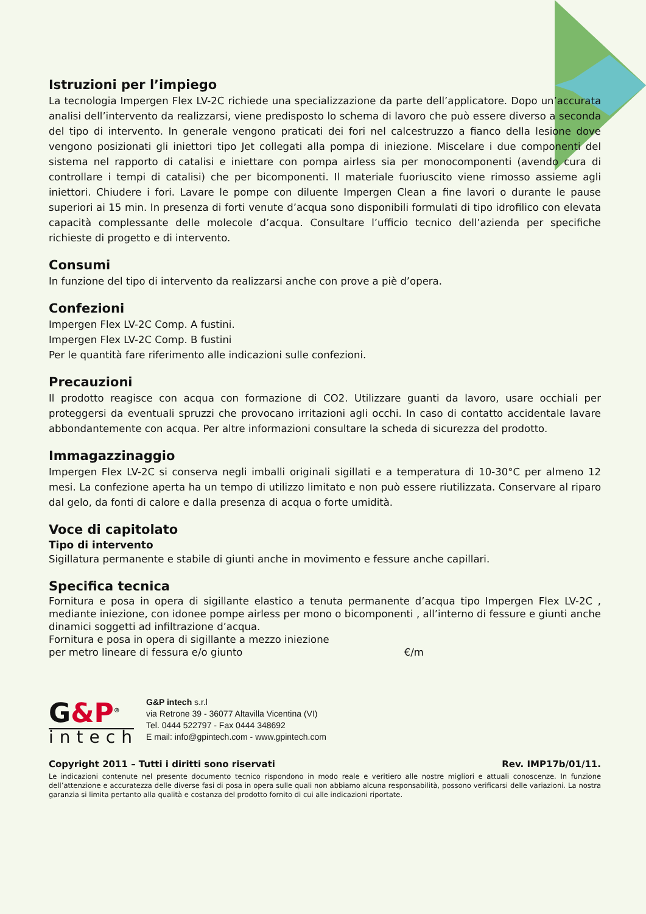Istruzioni per l’impiego
La tecnologia Impergen Flex LV-2C richiede una specializzazione da parte dell’applicatore. Dopo un’accurata analisi dell’intervento da realizzarsi, viene predisposto lo schema di lavoro che può essere diverso a seconda del tipo di intervento. In generale vengono praticati dei fori nel calcestruzzo a fianco della lesione dove vengono posizionati gli iniettori tipo Jet collegati alla pompa di iniezione. Miscelare i due componenti del sistema nel rapporto di catalisi e iniettare con pompa airless sia per monocomponenti (avendo cura di controllare i tempi di catalisi) che per bicomponenti. Il materiale fuoriuscito viene rimosso assieme agli iniettori. Chiudere i fori. Lavare le pompe con diluente Impergen Clean a fine lavori o durante le pause superiori ai 15 min. In presenza di forti venute d’acqua sono disponibili formulati di tipo idrofilico con elevata capacità complessante delle molecole d’acqua. Consultare l’ufficio tecnico dell’azienda per specifiche richieste di progetto e di intervento.
Consumi
In funzione del tipo di intervento da realizzarsi anche con prove a piè d’opera.
Confezioni
Impergen Flex LV-2C Comp. A fustini.
Impergen Flex LV-2C Comp. B fustini
Per le quantità fare riferimento alle indicazioni sulle confezioni.
Precauzioni
Il prodotto reagisce con acqua con formazione di CO2. Utilizzare guanti da lavoro, usare occhiali per proteggersi da eventuali spruzzi che provocano irritazioni agli occhi. In caso di contatto accidentale lavare abbondantemente con acqua. Per altre informazioni consultare la scheda di sicurezza del prodotto.
Immagazzinaggio
Impergen Flex LV-2C si conserva negli imballi originali sigillati e a temperatura di 10-30°C per almeno 12 mesi. La confezione aperta ha un tempo di utilizzo limitato e non può essere riutilizzata. Conservare al riparo dal gelo, da fonti di calore e dalla presenza di acqua o forte umidità.
Voce di capitolato
Tipo di intervento
Sigillatura permanente e stabile di giunti anche in movimento e fessure anche capillari.
Specifica tecnica
Fornitura e posa in opera di sigillante elastico a tenuta permanente d’acqua tipo Impergen Flex LV-2C , mediante iniezione, con idonee pompe airless per mono o bicomponenti , all’interno di fessure e giunti anche dinamici soggetti ad infiltrazione d’acqua.
Fornitura e posa in opera di sigillante a mezzo iniezione
per metro lineare di fessura e/o giunto €/m
G&P<sup>®</sup>
intech
G&P intech s.r.l
via Retrone 39 - 36077 Altavilla Vicentina (VI)
Tel. 0444 522797 - Fax 0444 348692
E mail: info@gpintech.com - www.gpintech.com
Copyright 2011 – Tutti i diritti sono riservati Rev. IMP17b/01/11.
Le indicazioni contenute nel presente documento tecnico rispondono in modo reale e veritiero alle nostre migliori e attuali conoscenze. In funzione dell’attenzione e accuratezza delle diverse fasi di posa in opera sulle quali non abbiamo alcuna responsabilità, possono verificarsi delle variazioni. La nostra garanzia si limita pertanto alla qualità e costanza del prodotto fornito di cui alle indicazioni riportate.